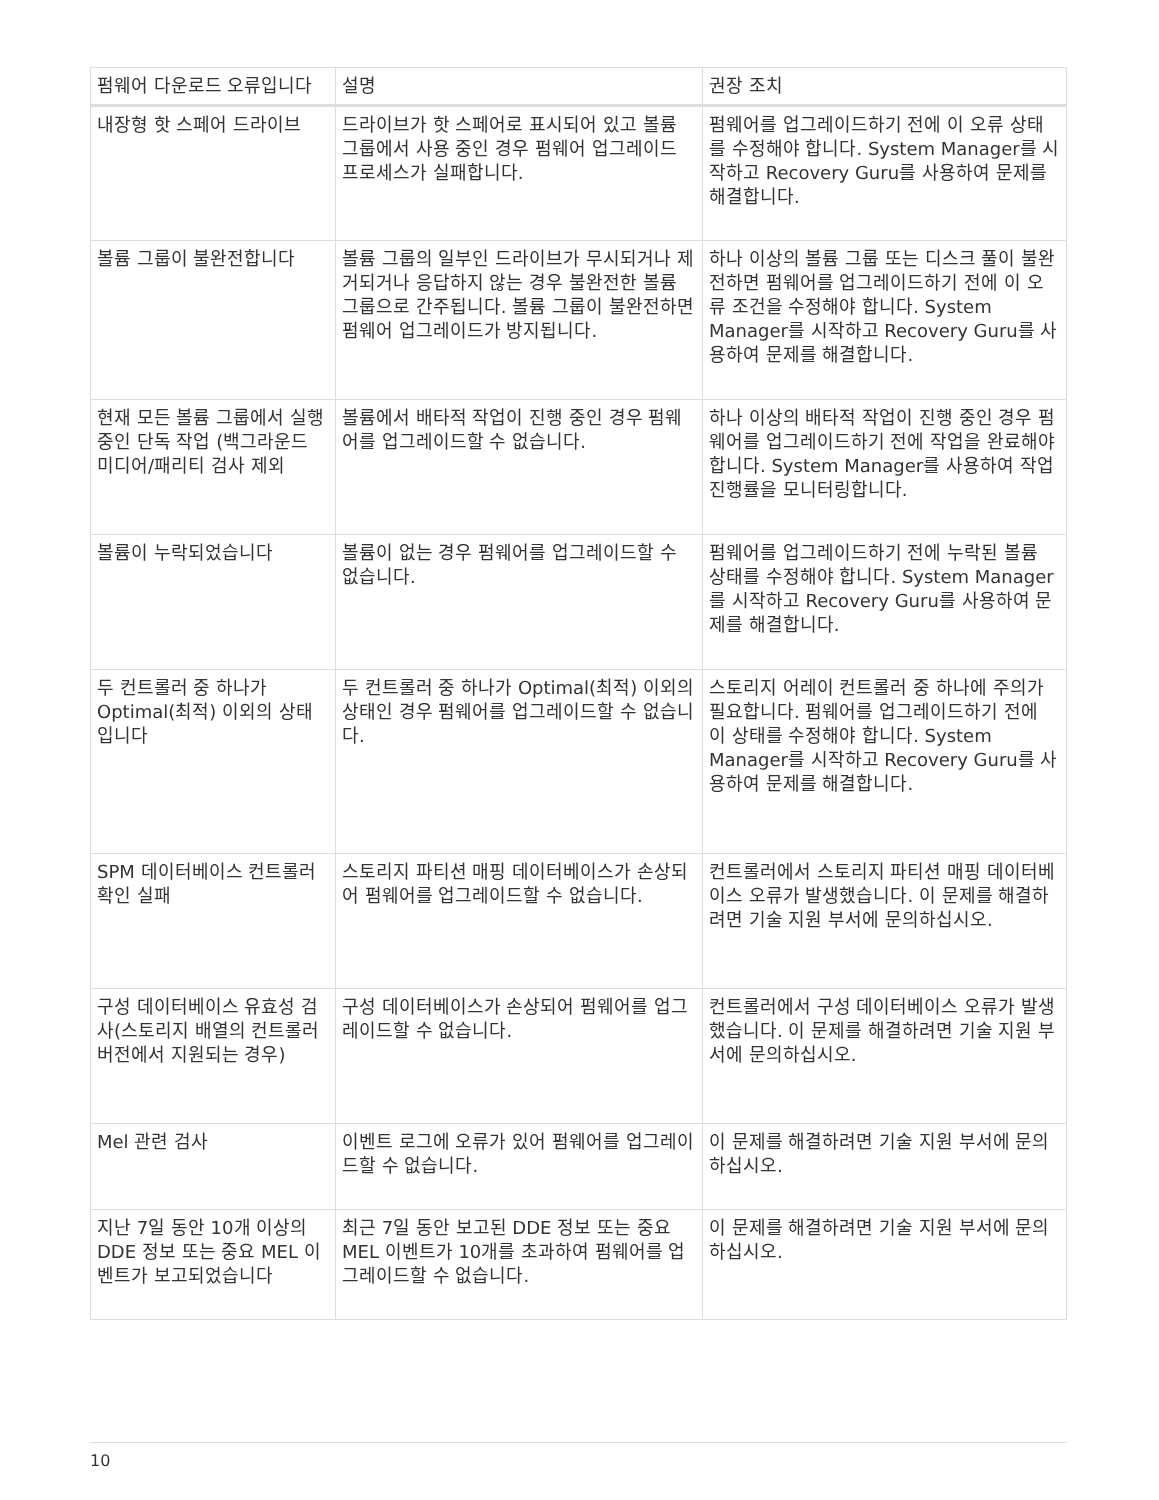| 펌웨어 다운로드 오류입니다 | 설명 | 권장 조치 |
| --- | --- | --- |
| 내장형 핫 스페어 드라이브 | 드라이브가 핫 스페어로 표시되어 있고 볼륨 그룹에서 사용 중인 경우 펌웨어 업그레이드 프로세스가 실패합니다. | 펌웨어를 업그레이드하기 전에 이 오류 상태를 수정해야 합니다. System Manager를 시작하고 Recovery Guru를 사용하여 문제를 해결합니다. |
| 볼륨 그룹이 불완전합니다 | 볼륨 그룹의 일부인 드라이브가 무시되거나 제거되거나 응답하지 않는 경우 불완전한 볼륨 그룹으로 간주됩니다. 볼륨 그룹이 불완전하면 펌웨어 업그레이드가 방지됩니다. | 하나 이상의 볼륨 그룹 또는 디스크 풀이 불완전하면 펌웨어를 업그레이드하기 전에 이 오류 조건을 수정해야 합니다. System Manager를 시작하고 Recovery Guru를 사용하여 문제를 해결합니다. |
| 현재 모든 볼륨 그룹에서 실행 중인 단독 작업 (백그라운드 미디어/패리티 검사 제외 | 볼륨에서 배타적 작업이 진행 중인 경우 펌웨어를 업그레이드할 수 없습니다. | 하나 이상의 배타적 작업이 진행 중인 경우 펌웨어를 업그레이드하기 전에 작업을 완료해야 합니다. System Manager를 사용하여 작업 진행률을 모니터링합니다. |
| 볼륨이 누락되었습니다 | 볼륨이 없는 경우 펌웨어를 업그레이드할 수 없습니다. | 펌웨어를 업그레이드하기 전에 누락된 볼륨 상태를 수정해야 합니다. System Manager를 시작하고 Recovery Guru를 사용하여 문제를 해결합니다. |
| 두 컨트롤러 중 하나가 Optimal(최적) 이외의 상태입니다 | 두 컨트롤러 중 하나가 Optimal(최적) 이외의 상태인 경우 펌웨어를 업그레이드할 수 없습니다. | 스토리지 어레이 컨트롤러 중 하나에 주의가 필요합니다. 펌웨어를 업그레이드하기 전에 이 상태를 수정해야 합니다. System Manager를 시작하고 Recovery Guru를 사용하여 문제를 해결합니다. |
| SPM 데이터베이스 컨트롤러 확인 실패 | 스토리지 파티션 매핑 데이터베이스가 손상되어 펌웨어를 업그레이드할 수 없습니다. | 컨트롤러에서 스토리지 파티션 매핑 데이터베이스 오류가 발생했습니다. 이 문제를 해결하려면 기술 지원 부서에 문의하십시오. |
| 구성 데이터베이스 유효성 검사(스토리지 배열의 컨트롤러 버전에서 지원되는 경우) | 구성 데이터베이스가 손상되어 펌웨어를 업그레이드할 수 없습니다. | 컨트롤러에서 구성 데이터베이스 오류가 발생했습니다. 이 문제를 해결하려면 기술 지원 부서에 문의하십시오. |
| Mel 관련 검사 | 이벤트 로그에 오류가 있어 펌웨어를 업그레이드할 수 없습니다. | 이 문제를 해결하려면 기술 지원 부서에 문의하십시오. |
| 지난 7일 동안 10개 이상의 DDE 정보 또는 중요 MEL 이벤트가 보고되었습니다 | 최근 7일 동안 보고된 DDE 정보 또는 중요 MEL 이벤트가 10개를 초과하여 펌웨어를 업그레이드할 수 없습니다. | 이 문제를 해결하려면 기술 지원 부서에 문의하십시오. |
10